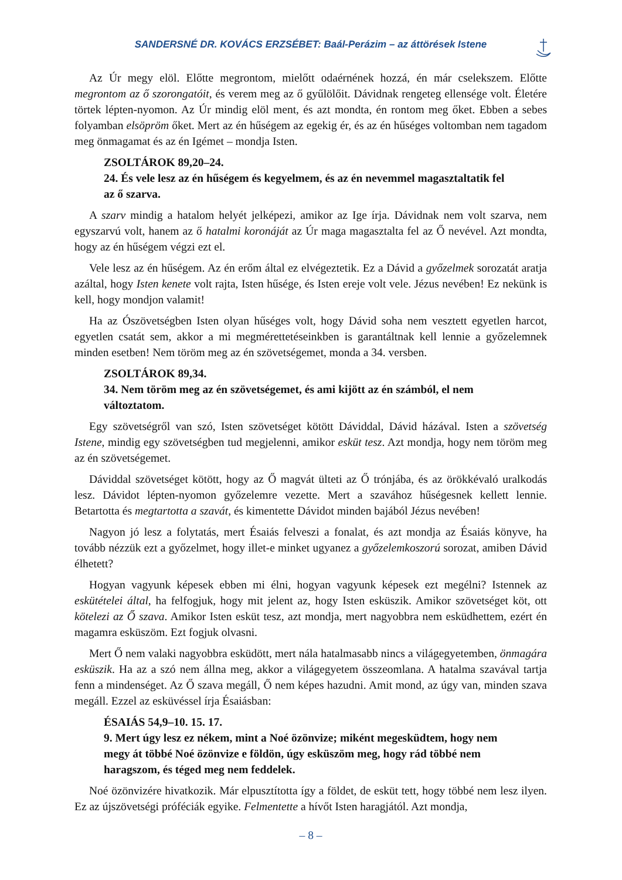SANDERSNÉ DR. KOVÁCS ERZSÉBET: Baál-Perázim – az áttörések Istene
Az Úr megy elöl. Előtte megrontom, mielőtt odaérnének hozzá, én már cselekszem. Előtte megrontom az ő szorongatóit, és verem meg az ő gyűlölőit. Dávidnak rengeteg ellensége volt. Életére törtek lépten-nyomon. Az Úr mindig elöl ment, és azt mondta, én rontom meg őket. Ebben a sebes folyamban elsöpröm őket. Mert az én hűségem az egekig ér, és az én hűséges voltomban nem tagadom meg önmagamat és az én Igémet – mondja Isten.
ZSOLTÁROK 89,20–24.
24. És vele lesz az én hűségem és kegyelmem, és az én nevemmel magasztaltatik fel az ő szarva.
A szarv mindig a hatalom helyét jelképezi, amikor az Ige írja. Dávidnak nem volt szarva, nem egyszarvú volt, hanem az ő hatalmi koronáját az Úr maga magasztalta fel az Ő nevével. Azt mondta, hogy az én hűségem végzi ezt el.
Vele lesz az én hűségem. Az én erőm által ez elvégeztetik. Ez a Dávid a győzelmek sorozatát aratja azáltal, hogy Isten kenete volt rajta, Isten hűsége, és Isten ereje volt vele. Jézus nevében! Ez nekünk is kell, hogy mondjon valamit!
Ha az Ószövetségben Isten olyan hűséges volt, hogy Dávid soha nem vesztett egyetlen harcot, egyetlen csatát sem, akkor a mi megmérettetéseinkben is garantáltnak kell lennie a győzelemnek minden esetben! Nem töröm meg az én szövetségemet, monda a 34. versben.
ZSOLTÁROK 89,34.
34. Nem töröm meg az én szövetségemet, és ami kijött az én számból, el nem változtatom.
Egy szövetségről van szó, Isten szövetséget kötött Dáviddal, Dávid házával. Isten a szövetség Istene, mindig egy szövetségben tud megjelenni, amikor esküt tesz. Azt mondja, hogy nem töröm meg az én szövetségemet.
Dáviddal szövetséget kötött, hogy az Ő magvát ülteti az Ő trónjába, és az örökkévaló uralkodás lesz. Dávidot lépten-nyomon győzelemre vezette. Mert a szavához hűségesnek kellett lennie. Betartotta és megtartotta a szavát, és kimentette Dávidot minden bajából Jézus nevében!
Nagyon jó lesz a folytatás, mert Ésaiás felveszi a fonalat, és azt mondja az Ésaiás könyve, ha tovább nézzük ezt a győzelmet, hogy illet-e minket ugyanez a győzelemkoszorú sorozat, amiben Dávid élhetett?
Hogyan vagyunk képesek ebben mi élni, hogyan vagyunk képesek ezt megélni? Istennek az eskütételei által, ha felfogjuk, hogy mit jelent az, hogy Isten esküszik. Amikor szövetséget köt, ott kötelezi az Ő szava. Amikor Isten esküt tesz, azt mondja, mert nagyobbra nem esküdhettem, ezért én magamra esküszöm. Ezt fogjuk olvasni.
Mert Ő nem valaki nagyobbra esküdött, mert nála hatalmasabb nincs a világegyetemben, önmagára esküszik. Ha az a szó nem állna meg, akkor a világegyetem összeomlana. A hatalma szavával tartja fenn a mindenséget. Az Ő szava megáll, Ő nem képes hazudni. Amit mond, az úgy van, minden szava megáll. Ezzel az esküvéssel írja Ésaiásban:
ÉSAIÁS 54,9–10. 15. 17.
9. Mert úgy lesz ez nékem, mint a Noé özönvize; miként megesküdtem, hogy nem megy át többé Noé özönvize e földön, úgy esküszöm meg, hogy rád többé nem haragszom, és téged meg nem feddelek.
Noé özönvizére hivatkozik. Már elpusztította így a földet, de esküt tett, hogy többé nem lesz ilyen. Ez az újszövetségi próféciák egyike. Felmentette a hívőt Isten haragjától. Azt mondja,
– 8 –